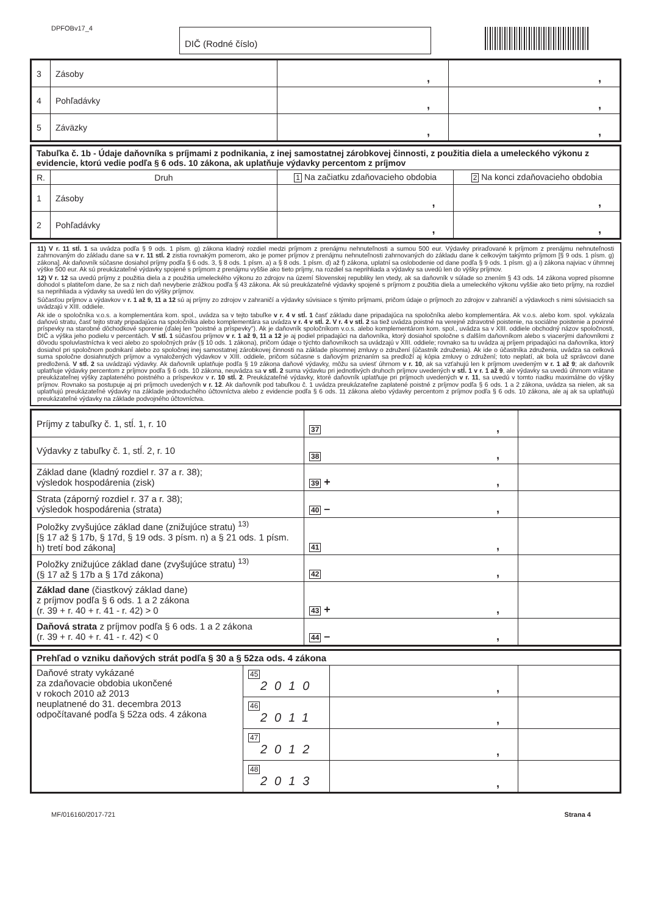DPFOBv17_4 DIČ (Rodné číslo)
| 3 | Zásoby | , | , |
| 4 | Pohľadávky | , | , |
| 5 | Záväzky | , | , |
| Tabuľka č. 1b - Údaje daňovníka s príjmami z podnikania, z inej samostatnej zárobkovej činnosti, z použitia diela a umeleckého výkonu z evidencie, ktorú vedie podľa § 6 ods. 10 zákona, ak uplatňuje výdavky percentom z príjmov | | | |
| --- | --- | --- | --- |
| R. | Druh | 1 Na začiatku zdaňovacieho obdobia | 2 Na konci zdaňovacieho obdobia |
| 1 | Zásoby | , | , |
| 2 | Pohľadávky | , | , |
11) V r. 11 stĺ. 1 sa uvádza podľa § 9 ods. 1 písm. g) zákona kladný rozdiel medzi príjmom z prenájmu nehnuteľnosti a sumou 500 eur. Výdavky priraďované k príjmom z prenájmu nehnuteľnosti zahrnovaným do základu dane sa v r. 11 stĺ. 2 zistia rovnakým pomerom, ako je pomer príjmov z prenájmu nehnuteľnosti zahrnovaných do základu dane k celkovým takýmto príjmom [§ 9 ods. 1 písm. g) zákona]. Ak daňovník súčasne dosiahol príjmy podľa § 6 ods. 3, § 8 ods. 1 písm. a) a § 8 ods. 1 písm. d) až f) zákona, uplatní sa oslobodenie od dane podľa § 9 ods. 1 písm. g) a i) zákona najviac v úhrnnej výške 500 eur. Ak sú preukázateľné výdavky spojené s príjmom z prenájmu vyššie ako tieto príjmy, na rozdiel sa neprihliada a výdavky sa uvedú len do výšky príjmov.
12) V r. 12 sa uvedú príjmy z použitia diela a z použitia umeleckého výkonu zo zdrojov na území Slovenskej republiky len vtedy, ak sa daňovník v súlade so znením § 43 ods. 14 zákona vopred písomne dohodol s platiteľom dane, že sa z nich daň nevyberie zrážkou podľa § 43 zákona. Ak sú preukázateľné výdavky spojené s príjmom z použitia diela a umeleckého výkonu vyššie ako tieto príjmy, na rozdiel sa neprihliada a výdavky sa uvedú len do výšky príjmov.
Súčasťou príjmov a výdavkov v r. 1 až 9, 11 a 12 sú aj príjmy zo zdrojov v zahraničí a výdavky súvisiace s týmito príjmami, pričom údaje o príjmoch zo zdrojov v zahraničí a výdavkoch s nimi súvisiacich sa uvádzajú v XIII. oddiele.
Ak ide o spoločníka v.o.s. a komplementára kom. spol., uvádza sa v tejto tabuľke v r. 4 v stĺ. 1 časť základu dane pripadajúca na spoločníka alebo komplementára. Ak v.o.s. alebo kom. spol. vykázala daňovú stratu, časť tejto straty pripadajúca na spoločníka alebo komplementára sa uvádza v r. 4 v stĺ. 2. V r. 4 v stĺ. 2 sa tiež uvádza poistné na verejné zdravotné poistenie, na sociálne poistenie a povinné príspevky na starobné dôchodkové sporenie (ďalej len "poistné a príspevky"). Ak je daňovník spoločníkom v.o.s. alebo komplementárom kom. spol., uvádza sa v XIII. oddiele obchodný názov spoločnosti, DIČ a výška jeho podielu v percentách. V stĺ. 1 súčasťou príjmov v r. 1 až 9, 11 a 12 je aj podiel pripadajúci na daňovníka, ktorý dosiahol spoločne s ďalším daňovníkom alebo s viacerými daňovníkmi z dôvodu spoluvlastníctva k veci alebo zo spoločných práv (§ 10 ods. 1 zákona), pričom údaje o týchto daňovníkoch sa uvádzajú v XIII. oddiele; rovnako sa tu uvádza aj príjem pripadajúci na daňovníka, ktorý dosiahol pri spoločnom podnikaní alebo zo spoločnej inej samostatnej zárobkovej činnosti na základe písomnej zmluvy o združení (účastník združenia). Ak ide o účastníka združenia, uvádza sa celková suma spoločne dosiahnutých príjmov a vynaložených výdavkov v XIII. oddiele, pričom súčasne s daňovým priznaním sa predloží aj kópia zmluvy o združení; toto neplatí, ak bola už správcovi dane predložená. V stĺ. 2 sa uvádzajú výdavky. Ak daňovník uplatňuje podľa § 19 zákona daňové výdavky, môžu sa uviesť úhrnom v r. 10, ak sa vzťahujú len k príjmom uvedeným v r. 1 až 9; ak daňovník uplatňuje výdavky percentom z príjmov podľa § 6 ods. 10 zákona, neuvádza sa v stĺ. 2 suma výdavku pri jednotlivých druhoch príjmov uvedených v stĺ. 1 v r. 1 až 9, ale výdavky sa uvedú úhrnom vrátane preukázateľnej výšky zaplateného poistného a príspevkov v r. 10 stĺ. 2. Preukázateľné výdavky, ktoré daňovník uplatňuje pri príjmoch uvedených v r. 11, sa uvedú v tomto riadku maximálne do výšky príjmov. Rovnako sa postupuje aj pri príjmoch uvedených v r. 12. Ak daňovník pod tabuľkou č. 1 uvádza preukázateľne zaplatené poistné z príjmov podľa § 6 ods. 1 a 2 zákona, uvádza sa nielen, ak sa uplatňujú preukázateľné výdavky na základe jednoduchého účtovníctva alebo z evidencie podľa § 6 ods. 11 zákona alebo výdavky percentom z príjmov podľa § 6 ods. 10 zákona, ale aj ak sa uplatňujú preukázateľné výdavky na základe podvojného účtovníctva.
| Príjmy z tabuľky č. 1, stĺ. 1, r. 10 | 37 , | |
| Výdavky z tabuľky č. 1, stĺ. 2, r. 10 | 38 , | |
| Základ dane (kladný rozdiel r. 37 a r. 38); výsledok hospodárenia (zisk) | 39 + , | |
| Strata (záporný rozdiel r. 37 a r. 38); výsledok hospodárenia (strata) | 40 – , | |
| Položky zvyšujúce základ dane (znižujúce stratu) <sup>13)</sup> [§ 17 až § 17b, § 17d, § 19 ods. 3 písm. n) a § 21 ods. 1 písm. h) tretí bod zákona] | 41 , | |
| Položky znižujúce základ dane (zvyšujúce stratu) <sup>13)</sup> (§ 17 až § 17b a § 17d zákona) | 42 , | |
| Základ dane (čiastkový základ dane) z príjmov podľa § 6 ods. 1 a 2 zákona (r. 39 + r. 40 + r. 41 - r. 42) > 0 | 43 + , | |
| Daňová strata z príjmov podľa § 6 ods. 1 a 2 zákona (r. 39 + r. 40 + r. 41 - r. 42) < 0 | 44 – , | |
| Prehľad o vzniku daňových strát podľa § 30 a § 52za ods. 4 zákona | | | |
| --- | --- | --- | --- |
| Daňové straty vykázané za zdaňovacie obdobia ukončené v rokoch 2010 až 2013 neuplatnené do 31. decembra 2013 odpočítavané podľa § 52za ods. 4 zákona | 45 2010 | , | |
| | 46 2011 | , | |
| | 47 2012 | , | |
| | 48 2013 | , | |
MF/016160/2017-721 Strana 4